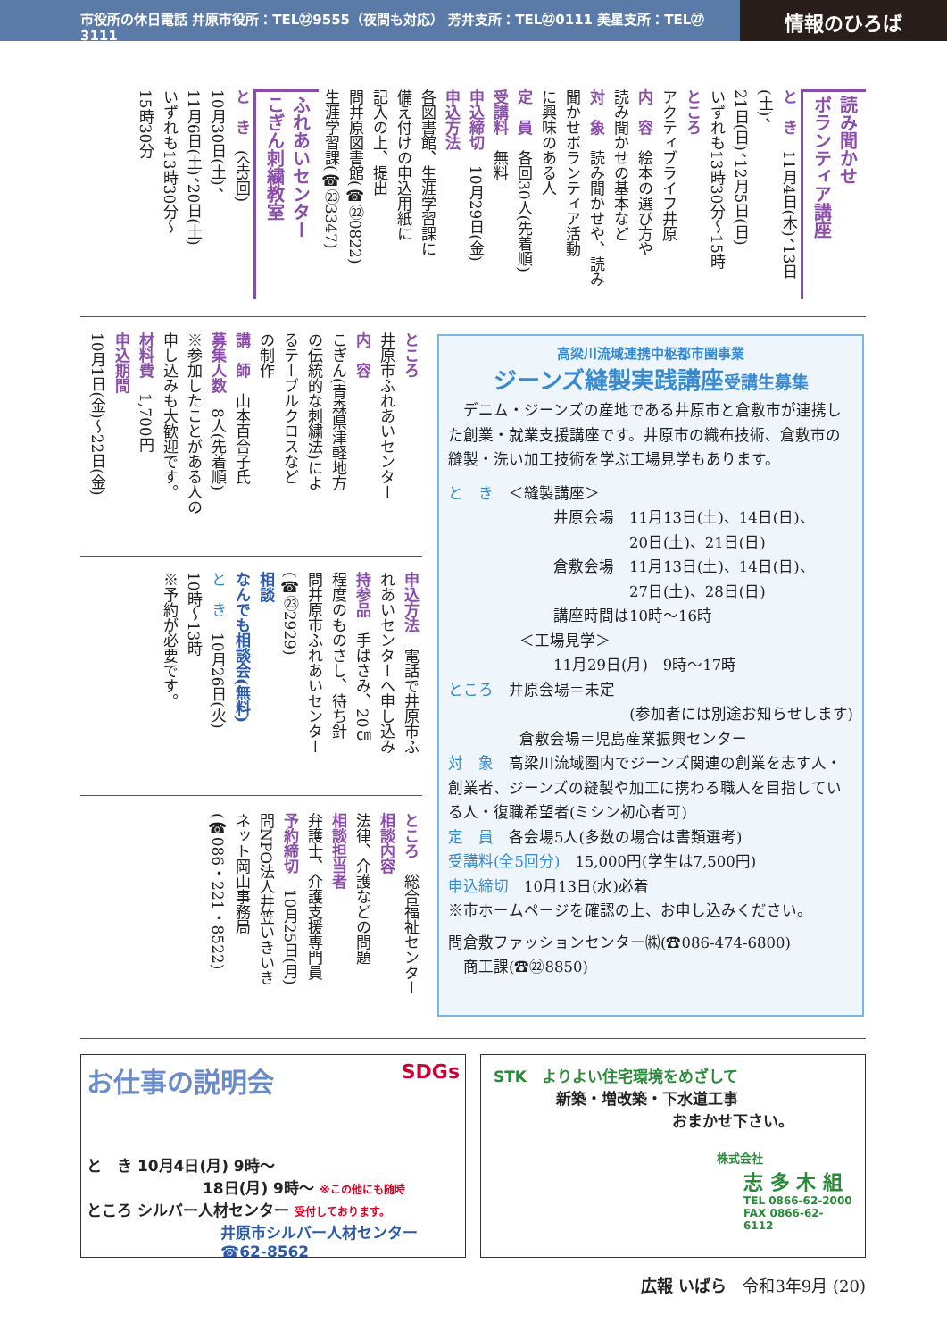市役所の休日電話 井原市役所：TEL㉒9555（夜間も対応） 芳井支所：TEL㉒0111 美星支所：TEL㉗3111
情報のひろば
読み聞かせ
ボランティア講座
と　き　11月4日(木)、13日(土)、
21日(日)、12月5日(日)
いずれも13時30分～15時
ところ
アクティブライフ井原
内　容　絵本の選び方や
読み聞かせの基本など
対　象　読み聞かせや、読み
聞かせボランティア活動
に興味のある人
定　員　各回30人(先着順)
受講料　無料
申込締切　10月29日(金)
申込方法
各図書館、生涯学習課に
備え付けの申込用紙に
記入の上、提出
問井原図書館(☎㉒0822)
生涯学習課(☎㉓3347)
ふれあいセンター
こぎん刺繍教室
と　き　(全3回)
10月30日(土)、
11月6日(土)、20日(土)
いずれも13時30分～
15時30分
ところ
井原市ふれあいセンター
内　容
こぎん(青森県津軽地方
の伝統的な刺繍法)によ
るテーブルクロスなど
の制作
講　師　山本百合子氏
募集人数　8人(先着順)
※参加したことがある人の
申し込みも大歓迎です。
材料費　1,700円
申込期間
10月1日(金)～22日(金)
申込方法　電話で井原市ふ
れあいセンターへ申し込み
持参品　手ばさみ、20㎝
程度のものさし、待ち針
問井原市ふれあいセンター
(☎㉓2929)
相談
なんでも相談会(無料)
と　き　10月26日(火)
10時～13時
※予約が必要です。
ところ　総合福祉センター
相談内容
法律、介護などの問題
相談担当者
弁護士、介護支援専門員
予約締切　10月25日(月)
問NPO法人井笠いきいき
ネット岡山事務局
(☎086・221・8522)
高梁川流域連携中枢都市圏事業
ジーンズ縫製実践講座受講生募集
　デニム・ジーンズの産地である井原市と倉敷市が連携した創業・就業支援講座です。井原市の織布技術、倉敷市の縫製・洗い加工技術を学ぶ工場見学もあります。
と　き　＜縫製講座＞
井原会場　11月13日(土)、14日(日)、
　　　　　20日(土)、21日(日)
倉敷会場　11月13日(土)、14日(日)、
　　　　　27日(土)、28日(日)
講座時間は10時～16時
＜工場見学＞
11月29日(月)　9時～17時
ところ　井原会場＝未定
(参加者には別途お知らせします)
倉敷会場＝児島産業振興センター
対　象　高梁川流域圏内でジーンズ関連の創業を志す人・創業者、ジーンズの縫製や加工に携わる職人を目指している人・復職希望者(ミシン初心者可)
定　員　各会場5人(多数の場合は書類選考)
受講料(全5回分)　15,000円(学生は7,500円)
申込締切　10月13日(水)必着
※市ホームページを確認の上、お申し込みください。
問倉敷ファッションセンター㈱(☎086-474-6800)
　商工課(☎㉒8850)
お仕事の説明会 SDGs
と　き 10月4日(月) 9時～
18日(月) 9時～ ※この他にも随時
ところ シルバー人材センター 受付しております。
井原市シルバー人材センター
☎62-8562
STK　よりよい住宅環境をめざして
新築・増改築・下水道工事
おまかせ下さい。
株式会社
志 多 木 組
TEL 0866-62-2000
FAX 0866-62-6112
広報 いばら　令和3年9月 (20)